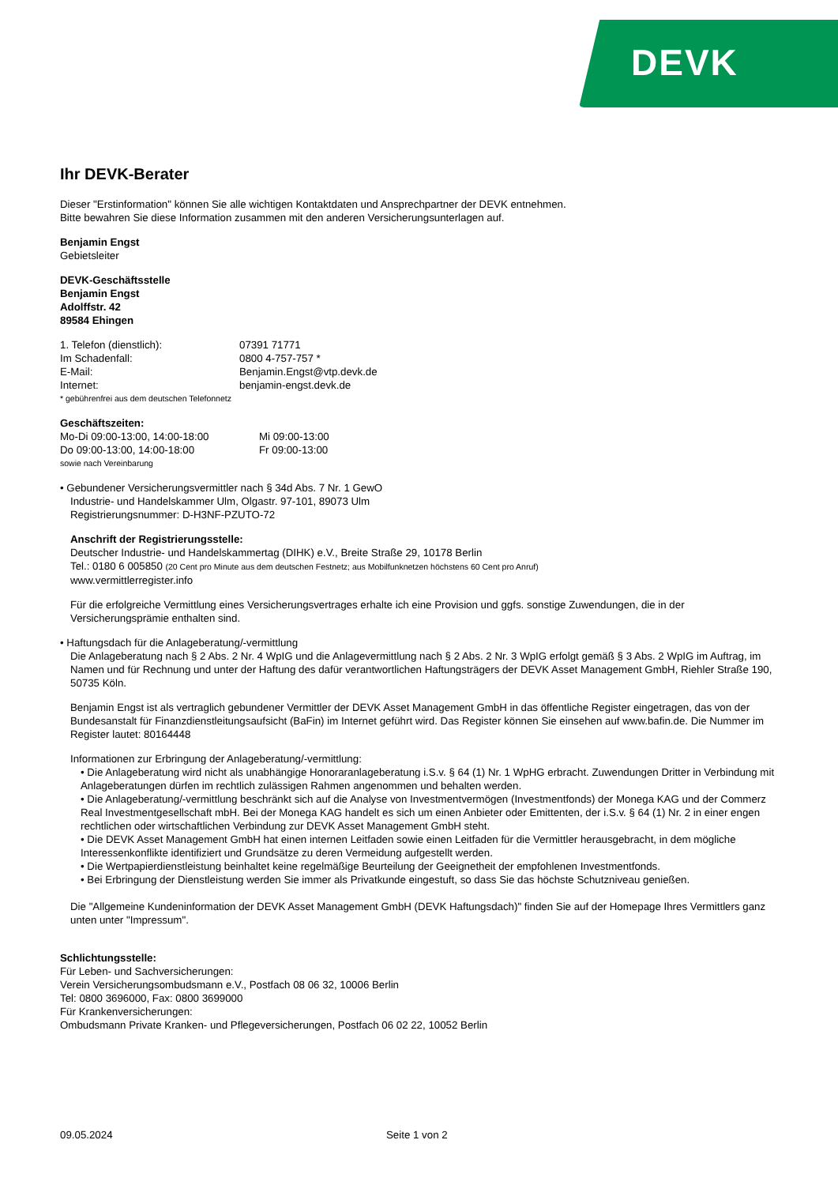DEVK
Ihr DEVK-Berater
Dieser "Erstinformation" können Sie alle wichtigen Kontaktdaten und Ansprechpartner der DEVK entnehmen.
Bitte bewahren Sie diese Information zusammen mit den anderen Versicherungsunterlagen auf.
Benjamin Engst
Gebietsleiter
DEVK-Geschäftsstelle
Benjamin Engst
Adolffstr. 42
89584 Ehingen
1. Telefon (dienstlich): 07391 71771
Im Schadenfall: 0800 4-757-757 *
E-Mail: Benjamin.Engst@vtp.devk.de
Internet: benjamin-engst.devk.de
* gebührenfrei aus dem deutschen Telefonnetz
Geschäftszeiten:
Mo-Di 09:00-13:00, 14:00-18:00 Mi 09:00-13:00
Do 09:00-13:00, 14:00-18:00 Fr 09:00-13:00
sowie nach Vereinbarung
• Gebundener Versicherungsvermittler nach § 34d Abs. 7 Nr. 1 GewO
Industrie- und Handelskammer Ulm, Olgastr. 97-101, 89073 Ulm
Registrierungsnummer: D-H3NF-PZUTO-72
Anschrift der Registrierungsstelle:
Deutscher Industrie- und Handelskammertag (DIHK) e.V., Breite Straße 29, 10178 Berlin
Tel.: 0180 6 005850 (20 Cent pro Minute aus dem deutschen Festnetz; aus Mobilfunknetzen höchstens 60 Cent pro Anruf)
www.vermittlerregister.info
Für die erfolgreiche Vermittlung eines Versicherungsvertrages erhalte ich eine Provision und ggfs. sonstige Zuwendungen, die in der Versicherungsprämie enthalten sind.
• Haftungsdach für die Anlageberatung/-vermittlung
Die Anlageberatung nach § 2 Abs. 2 Nr. 4 WpIG und die Anlagevermittlung nach § 2 Abs. 2 Nr. 3 WpIG erfolgt gemäß § 3 Abs. 2 WpIG im Auftrag, im Namen und für Rechnung und unter der Haftung des dafür verantwortlichen Haftungsträgers der DEVK Asset Management GmbH, Riehler Straße 190, 50735 Köln.
Benjamin Engst ist als vertraglich gebundener Vermittler der DEVK Asset Management GmbH in das öffentliche Register eingetragen, das von der Bundesanstalt für Finanzdienstleitungsaufsicht (BaFin) im Internet geführt wird. Das Register können Sie einsehen auf www.bafin.de. Die Nummer im Register lautet: 80164448
Informationen zur Erbringung der Anlageberatung/-vermittlung:
• Die Anlageberatung wird nicht als unabhängige Honoraranlageberatung i.S.v. § 64 (1) Nr. 1 WpHG erbracht. Zuwendungen Dritter in Verbindung mit Anlageberatungen dürfen im rechtlich zulässigen Rahmen angenommen und behalten werden.
• Die Anlageberatung/-vermittlung beschränkt sich auf die Analyse von Investmentvermögen (Investmentfonds) der Monega KAG und der Commerz Real Investmentgesellschaft mbH. Bei der Monega KAG handelt es sich um einen Anbieter oder Emittenten, der i.S.v. § 64 (1) Nr. 2 in einer engen rechtlichen oder wirtschaftlichen Verbindung zur DEVK Asset Management GmbH steht.
• Die DEVK Asset Management GmbH hat einen internen Leitfaden sowie einen Leitfaden für die Vermittler herausgebracht, in dem mögliche Interessenkonflikte identifiziert und Grundsätze zu deren Vermeidung aufgestellt werden.
• Die Wertpapierdienstleistung beinhaltet keine regelmäßige Beurteilung der Geeignetheit der empfohlenen Investmentfonds.
• Bei Erbringung der Dienstleistung werden Sie immer als Privatkunde eingestuft, so dass Sie das höchste Schutzniveau genießen.
Die "Allgemeine Kundeninformation der DEVK Asset Management GmbH (DEVK Haftungsdach)" finden Sie auf der Homepage Ihres Vermittlers ganz unten unter "Impressum".
Schlichtungsstelle:
Für Leben- und Sachversicherungen:
Verein Versicherungsombudsmann e.V., Postfach 08 06 32, 10006 Berlin
Tel: 0800 3696000, Fax: 0800 3699000
Für Krankenversicherungen:
Ombudsmann Private Kranken- und Pflegeversicherungen, Postfach 06 02 22, 10052 Berlin
09.05.2024 Seite 1 von 2